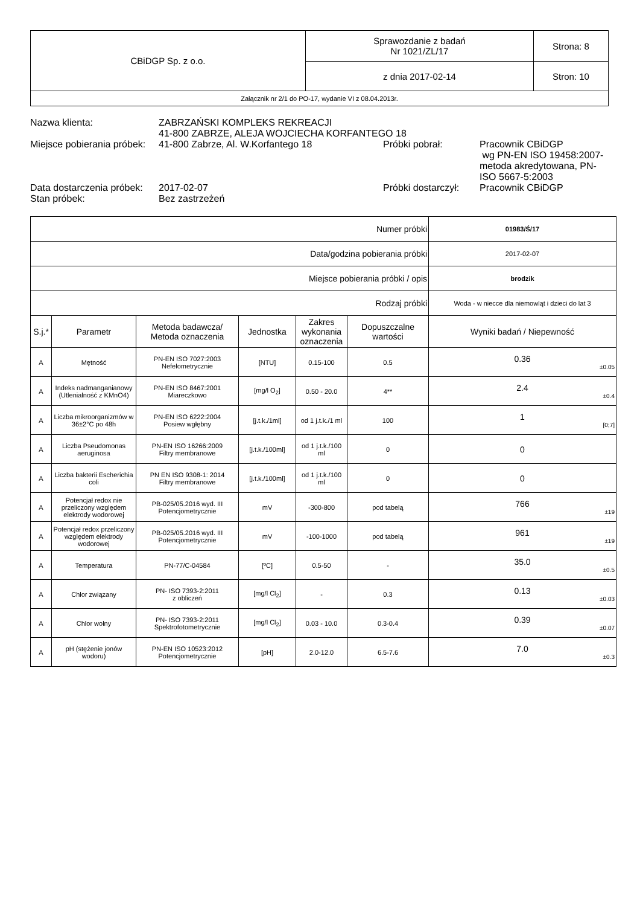| CBiDGP Sp. z o.o. | Sprawozdanie z badań Nr 1021/ZL/17 | Strona: 8 |
| | z dnia 2017-02-14 | Stron: 10 |
| Załącznik nr 2/1 do PO-17, wydanie VI z 08.04.2013r. | | |
| Nazwa klienta: | ZABRZAŃSKI KOMPLEKS REKREACJI 41-800 ZABRZE, ALEJA WOJCIECHA KORFANTEGO 18 | | |
| Miejsce pobierania próbek: | 41-800 Zabrze, Al. W.Korfantego 18 | Próbki pobrał: | Pracownik CBiDGP wg PN-EN ISO 19458:2007-metoda akredytowana, PN-ISO 5667-5:2003 |
| Data dostarczenia próbek: | 2017-02-07 | Próbki dostarczył: | Pracownik CBiDGP |
| Stan próbek: | Bez zastrzeżeń | | |
| Numer próbki | | | | | | 01983/Ś/17 |
| Data/godzina pobierania próbki | | | | | | 2017-02-07 |
| Miejsce pobierania próbki / opis | | | | | | brodzik |
| Rodzaj próbki | | | | | | Woda - w niecce dla niemowląt i dzieci do lat 3 |
| S.j.* | Parametr | Metoda badawcza/ Metoda oznaczenia | Jednostka | Zakres wykonania oznaczenia | Dopuszczalne wartości | Wyniki badań / Niepewność |
| A | Mętność | PN-EN ISO 7027:2003 Nefelometrycznie | [NTU] | 0.15-100 | 0.5 | 0.36 ±0.05 |
| A | Indeks nadmanganianowy (Utlenialność z KMnO4) | PN-EN ISO 8467:2001 Miareczkowo | [mg/l O<sub>2</sub>] | 0.50 - 20.0 | 4** | 2.4 ±0.4 |
| A | Liczba mikroorganizmów w 36±2°C po 48h | PN-EN ISO 6222:2004 Posiew wgłębny | [j.t.k./1ml] | od 1 j.t.k./1 ml | 100 | 1 [0;7] |
| A | Liczba Pseudomonas aeruginosa | PN-EN ISO 16266:2009 Filtry membranowe | [j.t.k./100ml] | od 1 j.t.k./100 ml | 0 | 0 |
| A | Liczba bakterii Escherichia coli | PN EN ISO 9308-1: 2014 Filtry membranowe | [j.t.k./100ml] | od 1 j.t.k./100 ml | 0 | 0 |
| A | Potencjał redox nie przeliczony względem elektrody wodorowej | PB-025/05.2016 wyd. III Potencjometrycznie | mV | -300-800 | pod tabelą | 766 ±19 |
| A | Potencjał redox przeliczony względem elektrody wodorowej | PB-025/05.2016 wyd. III Potencjometrycznie | mV | -100-1000 | pod tabelą | 961 ±19 |
| A | Temperatura | PN-77/C-04584 | [ºC] | 0.5-50 | - | 35.0 ±0.5 |
| A | Chlor związany | PN- ISO 7393-2:2011 z obliczeń | [mg/l Cl<sub>2</sub>] | - | 0.3 | 0.13 ±0.03 |
| A | Chlor wolny | PN- ISO 7393-2:2011 Spektrofotometrycznie | [mg/l Cl<sub>2</sub>] | 0.03 - 10.0 | 0.3-0.4 | 0.39 ±0.07 |
| A | pH (stężenie jonów wodoru) | PN-EN ISO 10523:2012 Potencjometrycznie | [pH] | 2.0-12.0 | 6.5-7.6 | 7.0 ±0.3 |